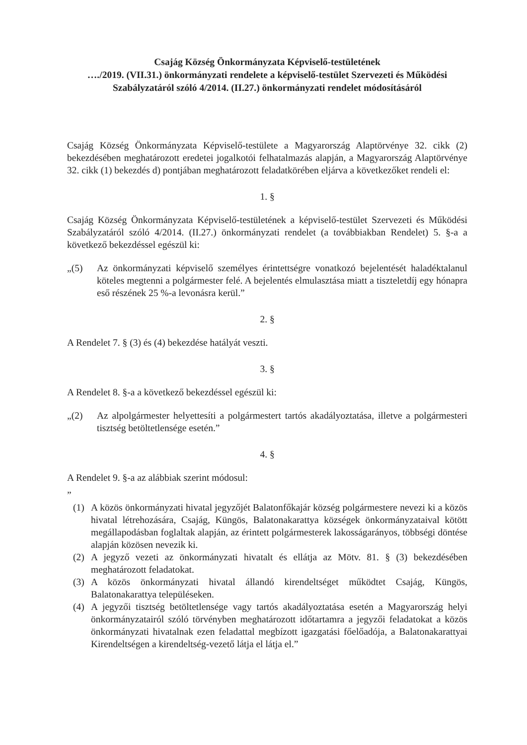Csajág Község Önkormányzata Képviselő-testületének
…./2019. (VII.31.) önkormányzati rendelete a képviselő-testület Szervezeti és Működési Szabályzatáról szóló 4/2014. (II.27.) önkormányzati rendelet módosításáról
Csajág Község Önkormányzata Képviselő-testülete a Magyarország Alaptörvénye 32. cikk (2) bekezdésében meghatározott eredetei jogalkotói felhatalmazás alapján, a Magyarország Alaptörvénye 32. cikk (1) bekezdés d) pontjában meghatározott feladatkörében eljárva a következőket rendeli el:
1. §
Csajág Község Önkormányzata Képviselő-testületének a képviselő-testület Szervezeti és Működési Szabályzatáról szóló 4/2014. (II.27.) önkormányzati rendelet (a továbbiakban Rendelet) 5. §-a a következő bekezdéssel egészül ki:
„(5) Az önkormányzati képviselő személyes érintettségre vonatkozó bejelentését haladéktalanul köteles megtenni a polgármester felé. A bejelentés elmulasztása miatt a tiszteletdíj egy hónapra eső részének 25 %-a levonásra kerül.”
2. §
A Rendelet 7. § (3) és (4) bekezdése hatályát veszti.
3. §
A Rendelet 8. §-a a következő bekezdéssel egészül ki:
„(2) Az alpolgármester helyettesíti a polgármestert tartós akadályoztatása, illetve a polgármesteri tisztség betöltetlensége esetén.”
4. §
A Rendelet 9. §-a az alábbiak szerint módosul:
”
(1) A közös önkormányzati hivatal jegyzőjét Balatonfőkajár község polgármestere nevezi ki a közös hivatal létrehozására, Csajág, Küngös, Balatonakarattya községek önkormányzataival kötött megállapodásban foglaltak alapján, az érintett polgármesterek lakosságarányos, többségi döntése alapján közösen nevezik ki.
(2) A jegyző vezeti az önkormányzati hivatalt és ellátja az Mötv. 81. § (3) bekezdésében meghatározott feladatokat.
(3) A közös önkormányzati hivatal állandó kirendeltséget működtet Csajág, Küngös, Balatonakarattya településeken.
(4) A jegyzői tisztség betöltetlensége vagy tartós akadályoztatása esetén a Magyarország helyi önkormányzatairól szóló törvényben meghatározott időtartamra a jegyzői feladatokat a közös önkormányzati hivatalnak ezen feladattal megbízott igazgatási főelőadója, a Balatonakarattyai Kirendeltségen a kirendeltség-vezető látja el látja el.”